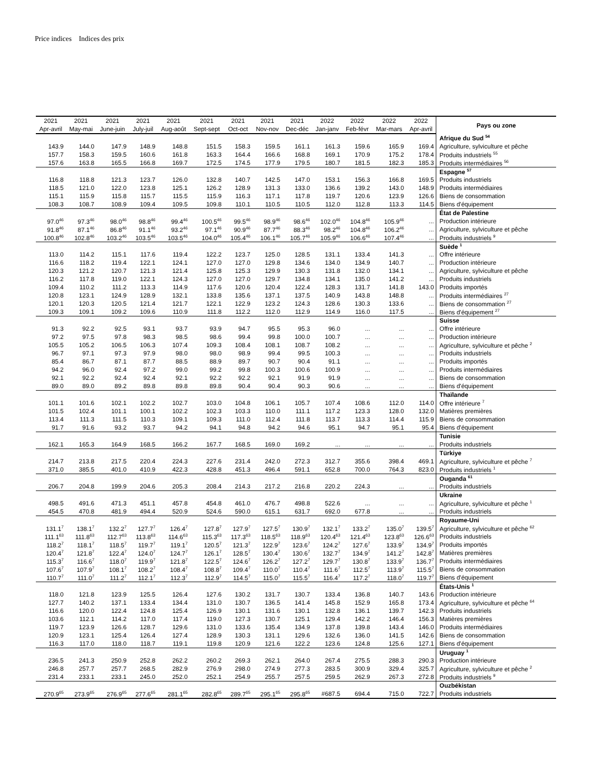Price indices Indices des prix
| 2021 | 2021 | 2021 | 2021 | 2021 | 2021 | 2021 | 2021 | 2021 | 2022 | 2022 | 2022 | 2022 | Pays ou zone |
| --- | --- | --- | --- | --- | --- | --- | --- | --- | --- | --- | --- | --- | --- |
| Apr-avril | May-mai | June-juin | July-juil | Aug-août | Sept-sept | Oct-oct | Nov-nov | Dec-déc | Jan-janv | Feb-févr | Mar-mars | Apr-avril | |
| | | | | | | | | | | | | | Afrique du Sud <sup>54</sup> |
| 143.9 | 144.0 | 147.9 | 148.9 | 148.8 | 151.5 | 158.3 | 159.5 | 161.1 | 161.3 | 159.6 | 165.9 | 169.4 | Agriculture, sylviculture et pêche |
| 157.7 | 158.3 | 159.5 | 160.6 | 161.8 | 163.3 | 164.4 | 166.6 | 168.8 | 169.1 | 170.9 | 175.2 | 178.4 | Produits industriels <sup>55</sup> |
| 157.6 | 163.8 | 165.5 | 166.8 | 169.7 | 172.5 | 174.5 | 177.9 | 179.5 | 180.7 | 181.5 | 182.3 | 185.3 | Produits intermédiaires <sup>56</sup> |
| | | | | | | | | | | | | | Espagne <sup>57</sup> |
| 116.8 | 118.8 | 121.3 | 123.7 | 126.0 | 132.8 | 140.7 | 142.5 | 147.0 | 153.1 | 156.3 | 166.8 | 169.5 | Produits industriels |
| 118.5 | 121.0 | 122.0 | 123.8 | 125.1 | 126.2 | 128.9 | 131.3 | 133.0 | 136.6 | 139.2 | 143.0 | 148.9 | Produits intermédiaires |
| 115.1 | 115.9 | 115.8 | 115.7 | 115.5 | 115.9 | 116.3 | 117.1 | 117.8 | 119.7 | 120.6 | 123.9 | 126.6 | Biens de consommation |
| 108.3 | 108.7 | 108.9 | 109.4 | 109.5 | 109.8 | 110.1 | 110.5 | 110.5 | 112.0 | 112.8 | 113.3 | 114.5 | Biens d'équipement |
| | | | | | | | | | | | | | État de Palestine |
| 97.0<sup>46</sup> | 97.3<sup>46</sup> | 98.0<sup>46</sup> | 98.8<sup>46</sup> | 99.4<sup>46</sup> | 100.5<sup>46</sup> | 99.5<sup>46</sup> | 98.9<sup>46</sup> | 98.6<sup>46</sup> | 102.0<sup>46</sup> | 104.8<sup>46</sup> | 105.9<sup>46</sup> | ... | Production intérieure |
| 91.8<sup>46</sup> | 87.1<sup>46</sup> | 86.8<sup>46</sup> | 91.1<sup>46</sup> | 93.2<sup>46</sup> | 97.1<sup>46</sup> | 90.9<sup>46</sup> | 87.7<sup>46</sup> | 88.3<sup>46</sup> | 98.2<sup>46</sup> | 104.8<sup>46</sup> | 106.2<sup>46</sup> | ... | Agriculture, sylviculture et pêche |
| 100.8<sup>46</sup> | 102.8<sup>46</sup> | 103.2<sup>46</sup> | 103.5<sup>46</sup> | 103.5<sup>46</sup> | 104.0<sup>46</sup> | 105.4<sup>46</sup> | 106.1<sup>46</sup> | 105.7<sup>46</sup> | 105.9<sup>46</sup> | 106.6<sup>46</sup> | 107.4<sup>46</sup> | ... | Produits industriels <sup>9</sup> |
| | | | | | | | | | | | | | Suède <sup>1</sup> |
| 113.0 | 114.2 | 115.1 | 117.6 | 119.4 | 122.2 | 123.7 | 125.0 | 128.5 | 131.1 | 133.4 | 141.3 | ... | Offre intérieure |
| 116.6 | 118.2 | 119.4 | 122.1 | 124.1 | 127.0 | 127.0 | 129.8 | 134.6 | 134.0 | 134.9 | 140.7 | ... | Production intérieure |
| 120.3 | 121.2 | 120.7 | 121.3 | 121.4 | 125.8 | 125.3 | 129.9 | 130.3 | 131.8 | 132.0 | 134.1 | ... | Agriculture, sylviculture et pêche |
| 116.2 | 117.8 | 119.0 | 122.1 | 124.3 | 127.0 | 127.0 | 129.7 | 134.8 | 134.1 | 135.0 | 141.2 | ... | Produits industriels |
| 109.4 | 110.2 | 111.2 | 113.3 | 114.9 | 117.6 | 120.6 | 120.4 | 122.4 | 128.3 | 131.7 | 141.8 | 143.0 | Produits importés |
| 120.8 | 123.1 | 124.9 | 128.9 | 132.1 | 133.8 | 135.6 | 137.1 | 137.5 | 140.9 | 143.8 | 148.8 | ... | Produits intermédiaires <sup>27</sup> |
| 120.1 | 120.3 | 120.5 | 121.4 | 121.7 | 122.1 | 122.9 | 123.2 | 124.3 | 128.6 | 130.3 | 133.6 | ... | Biens de consommation <sup>27</sup> |
| 109.3 | 109.1 | 109.2 | 109.6 | 110.9 | 111.8 | 112.2 | 112.0 | 112.9 | 114.9 | 116.0 | 117.5 | ... | Biens d'équipement <sup>27</sup> |
| | | | | | | | | | | | | | Suisse |
| 91.3 | 92.2 | 92.5 | 93.1 | 93.7 | 93.9 | 94.7 | 95.5 | 95.3 | 96.0 | ... | ... | ... | Offre intérieure |
| 97.2 | 97.5 | 97.8 | 98.3 | 98.5 | 98.6 | 99.4 | 99.8 | 100.0 | 100.7 | ... | ... | ... | Production intérieure |
| 105.5 | 105.2 | 106.5 | 106.3 | 107.4 | 109.3 | 108.4 | 108.1 | 108.7 | 108.2 | ... | ... | ... | Agriculture, sylviculture et pêche <sup>2</sup> |
| 96.7 | 97.1 | 97.3 | 97.9 | 98.0 | 98.0 | 98.9 | 99.4 | 99.5 | 100.3 | ... | ... | ... | Produits industriels |
| 85.4 | 86.7 | 87.1 | 87.7 | 88.5 | 88.9 | 89.7 | 90.7 | 90.4 | 91.1 | ... | ... | ... | Produits importés |
| 94.2 | 96.0 | 92.4 | 97.2 | 99.0 | 99.2 | 99.8 | 100.3 | 100.6 | 100.9 | ... | ... | ... | Produits intermédiaires |
| 92.1 | 92.2 | 92.4 | 92.4 | 92.1 | 92.2 | 92.2 | 92.1 | 91.9 | 91.9 | ... | ... | ... | Biens de consommation |
| 89.0 | 89.0 | 89.2 | 89.8 | 89.8 | 89.8 | 90.4 | 90.4 | 90.3 | 90.6 | ... | ... | ... | Biens d'équipement |
| | | | | | | | | | | | | | Thaïlande |
| 101.1 | 101.6 | 102.1 | 102.2 | 102.7 | 103.0 | 104.8 | 106.1 | 105.7 | 107.4 | 108.6 | 112.0 | 114.0 | Offre intérieure <sup>7</sup> |
| 101.5 | 102.4 | 101.1 | 100.1 | 102.2 | 102.3 | 103.3 | 110.0 | 111.1 | 117.2 | 123.3 | 128.0 | 132.0 | Matières premières |
| 113.4 | 111.3 | 111.5 | 110.3 | 109.1 | 109.3 | 111.0 | 112.4 | 111.8 | 113.7 | 113.3 | 114.4 | 115.9 | Biens de consommation |
| 91.7 | 91.6 | 93.2 | 93.7 | 94.2 | 94.1 | 94.8 | 94.2 | 94.6 | 95.1 | 94.7 | 95.1 | 95.4 | Biens d'équipement |
| | | | | | | | | | | | | | Tunisie |
| 162.1 | 165.3 | 164.9 | 168.5 | 166.2 | 167.7 | 168.5 | 169.0 | 169.2 | ... | ... | ... | ... | Produits industriels |
| | | | | | | | | | | | | | Türkiye |
| 214.7 | 213.8 | 217.5 | 220.4 | 224.3 | 227.6 | 231.4 | 242.0 | 272.3 | 312.7 | 355.6 | 398.4 | 469.1 | Agriculture, sylviculture et pêche <sup>7</sup> |
| 371.0 | 385.5 | 401.0 | 410.9 | 422.3 | 428.8 | 451.3 | 496.4 | 591.1 | 652.8 | 700.0 | 764.3 | 823.0 | Produits industriels <sup>1</sup> |
| | | | | | | | | | | | | | Ouganda <sup>61</sup> |
| 206.7 | 204.8 | 199.9 | 204.6 | 205.3 | 208.4 | 214.3 | 217.2 | 216.8 | 220.2 | 224.3 | ... | ... | Produits industriels |
| | | | | | | | | | | | | | Ukraine |
| 498.5 | 491.6 | 471.3 | 451.1 | 457.8 | 454.8 | 461.0 | 476.7 | 498.8 | 522.6 | ... | ... | ... | Agriculture, sylviculture et pêche <sup>1</sup> |
| 454.5 | 470.8 | 481.9 | 494.4 | 520.9 | 524.6 | 590.0 | 615.1 | 631.7 | 692.0 | 677.8 | ... | ... | Produits industriels |
| | | | | | | | | | | | | | Royaume-Uni |
| 131.1<sup>7</sup> | 138.1<sup>7</sup> | 132.2<sup>7</sup> | 127.7<sup>7</sup> | 126.4<sup>7</sup> | 127.8<sup>7</sup> | 127.9<sup>7</sup> | 127.5<sup>7</sup> | 130.9<sup>7</sup> | 132.1<sup>7</sup> | 133.2<sup>7</sup> | 135.0<sup>7</sup> | 139.5<sup>7</sup> | Agriculture, sylviculture et pêche <sup>62</sup> |
| 111.1<sup>63</sup> | 111.8<sup>63</sup> | 112.7<sup>63</sup> | 113.8<sup>63</sup> | 114.6<sup>63</sup> | 115.3<sup>63</sup> | 117.3<sup>63</sup> | 118.5<sup>63</sup> | 118.9<sup>63</sup> | 120.4<sup>63</sup> | 121.4<sup>63</sup> | 123.8<sup>63</sup> | 126.6<sup>63</sup> | Produits industriels |
| 118.2<sup>7</sup> | 118.1<sup>7</sup> | 118.5<sup>7</sup> | 119.7<sup>7</sup> | 119.1<sup>7</sup> | 120.5<sup>7</sup> | 121.3<sup>7</sup> | 122.9<sup>7</sup> | 123.6<sup>7</sup> | 124.2<sup>7</sup> | 127.6<sup>7</sup> | 133.9<sup>7</sup> | 134.9<sup>7</sup> | Produits importés |
| 120.4<sup>7</sup> | 121.8<sup>7</sup> | 122.4<sup>7</sup> | 124.0<sup>7</sup> | 124.7<sup>7</sup> | 126.1<sup>7</sup> | 128.5<sup>7</sup> | 130.4<sup>7</sup> | 130.6<sup>7</sup> | 132.7<sup>7</sup> | 134.9<sup>7</sup> | 141.2<sup>7</sup> | 142.8<sup>7</sup> | Matières premières |
| 115.3<sup>7</sup> | 116.6<sup>7</sup> | 118.0<sup>7</sup> | 119.9<sup>7</sup> | 121.8<sup>7</sup> | 122.5<sup>7</sup> | 124.6<sup>7</sup> | 126.2<sup>7</sup> | 127.2<sup>7</sup> | 129.7<sup>7</sup> | 130.8<sup>7</sup> | 133.9<sup>7</sup> | 136.7<sup>7</sup> | Produits intermédiaires |
| 107.6<sup>7</sup> | 107.9<sup>7</sup> | 108.1<sup>7</sup> | 108.2<sup>7</sup> | 108.4<sup>7</sup> | 108.8<sup>7</sup> | 109.4<sup>7</sup> | 110.0<sup>7</sup> | 110.4<sup>7</sup> | 111.6<sup>7</sup> | 112.5<sup>7</sup> | 113.9<sup>7</sup> | 115.5<sup>7</sup> | Biens de consommation |
| 110.7<sup>7</sup> | 111.0<sup>7</sup> | 111.2<sup>7</sup> | 112.1<sup>7</sup> | 112.3<sup>7</sup> | 112.9<sup>7</sup> | 114.5<sup>7</sup> | 115.0<sup>7</sup> | 115.5<sup>7</sup> | 116.4<sup>7</sup> | 117.2<sup>7</sup> | 118.0<sup>7</sup> | 119.7<sup>7</sup> | Biens d'équipement |
| | | | | | | | | | | | | | États-Unis <sup>1</sup> |
| 118.0 | 121.8 | 123.9 | 125.5 | 126.4 | 127.6 | 130.2 | 131.7 | 130.7 | 133.4 | 136.8 | 140.7 | 143.6 | Production intérieure |
| 127.7 | 140.2 | 137.1 | 133.4 | 134.4 | 131.0 | 130.7 | 136.5 | 141.4 | 145.8 | 152.9 | 165.8 | 173.4 | Agriculture, sylviculture et pêche <sup>64</sup> |
| 116.6 | 120.0 | 122.4 | 124.8 | 125.4 | 126.9 | 130.1 | 131.6 | 130.1 | 132.8 | 136.1 | 139.7 | 142.3 | Produits industriels |
| 103.6 | 112.1 | 114.2 | 117.0 | 117.4 | 119.0 | 127.3 | 130.7 | 125.1 | 129.4 | 142.2 | 146.4 | 156.3 | Matières premières |
| 119.7 | 123.9 | 126.6 | 128.7 | 129.6 | 131.0 | 133.6 | 135.4 | 134.9 | 137.8 | 139.8 | 143.4 | 146.0 | Produits intermédiaires |
| 120.9 | 123.1 | 125.4 | 126.4 | 127.4 | 128.9 | 130.3 | 131.1 | 129.6 | 132.6 | 136.0 | 141.5 | 142.6 | Biens de consommation |
| 116.3 | 117.0 | 118.0 | 118.7 | 119.1 | 119.8 | 120.9 | 121.6 | 122.2 | 123.6 | 124.8 | 125.6 | 127.1 | Biens d'équipement |
| | | | | | | | | | | | | | Uruguay <sup>1</sup> |
| 236.5 | 241.3 | 250.9 | 252.8 | 262.2 | 260.2 | 269.3 | 262.1 | 264.0 | 267.4 | 275.5 | 288.3 | 290.3 | Production intérieure |
| 246.8 | 257.7 | 257.7 | 268.5 | 282.9 | 276.9 | 298.0 | 274.9 | 277.3 | 283.5 | 300.9 | 329.4 | 325.7 | Agriculture, sylviculture et pêche <sup>2</sup> |
| 231.4 | 233.1 | 233.1 | 245.0 | 252.0 | 252.1 | 254.9 | 255.7 | 257.5 | 259.5 | 262.9 | 267.3 | 272.8 | Produits industriels <sup>9</sup> |
| | | | | | | | | | | | | | Ouzbékistan |
| 270.9<sup>65</sup> | 273.9<sup>65</sup> | 276.9<sup>65</sup> | 277.6<sup>65</sup> | 281.1<sup>65</sup> | 282.8<sup>65</sup> | 289.7<sup>65</sup> | 295.1<sup>65</sup> | 295.8<sup>65</sup> | #687.5 | 694.4 | 715.0 | 722.7 | Produits industriels |